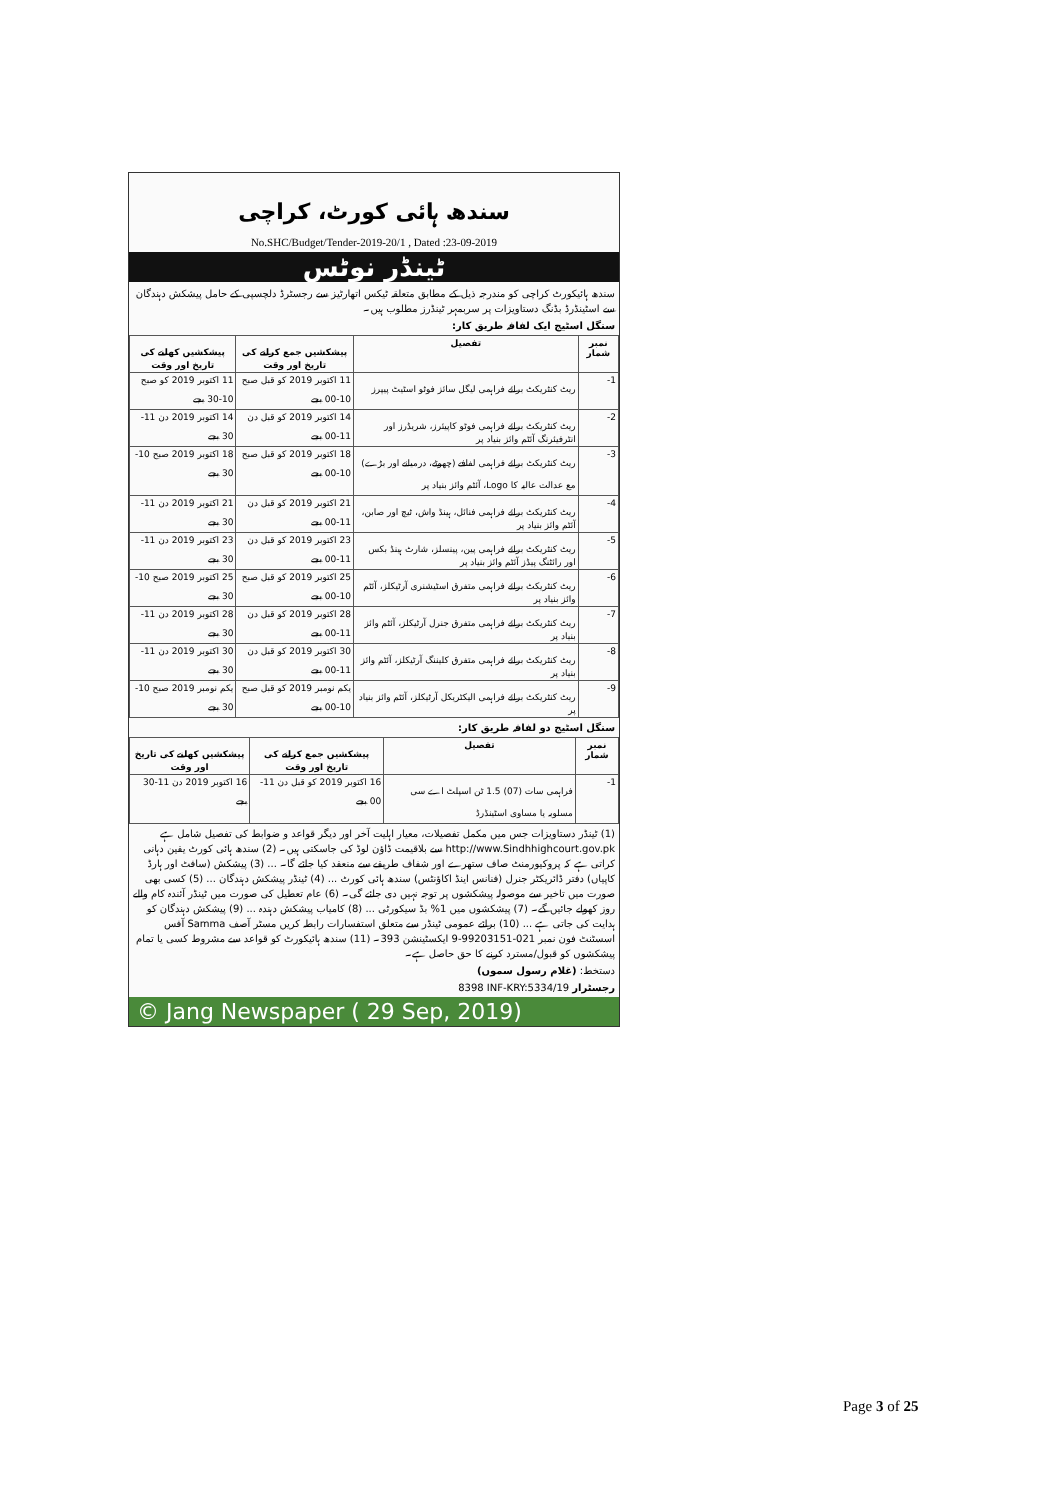سندھ ہائی کورٹ، کراچی
No.SHC/Budget/Tender-2019-20/1 , Dated :23-09-2019
ٹینڈر نوٹس
سندھ ہائیکورٹ کراچی کو مندرجہ ذیل کے مطابق متعلقہ ٹیکس اتھارٹیز سے رجسٹرڈ دلچسپی کے حامل پیشکش دہندگان سے اسٹینڈرڈ بڈنگ دستاویزات پر سربمہر ٹینڈرز مطلوب ہیں۔
سنگل اسٹیج ایک لفافہ طریق کار:
| نمبر شمار | تفصیل | پیشکشیں جمع کرانے کی تاریخ اور وقت | پیشکشیں کھلنے کی تاریخ اور وقت |
| --- | --- | --- | --- |
| 1- | ریٹ کنٹریکٹ برائے فراہمی لیگل سائز فوٹو اسٹیٹ پیپرز | 11 اکتوبر 2019 کو قبل صبح 10-00 بجے | 11 اکتوبر 2019 کو صبح 10-30 بجے |
| 2- | ریٹ کنٹریکٹ برائے فراہمی فوٹو کاپیئرز، شریڈرز اور انٹرفیئرنگ آئٹم وائز بنیاد پر | 14 اکتوبر 2019 کو قبل دن 11-00 بجے | 14 اکتوبر 2019 دن 11-30 بجے |
| 3- | ریٹ کنٹریکٹ برائے فراہمی لفافے (چھوٹے، درمیانے اور بڑے) مع عدالت عالیہ کا Logo، آئٹم وائز بنیاد پر | 18 اکتوبر 2019 کو قبل صبح 10-00 بجے | 18 اکتوبر 2019 صبح 10-30 بجے |
| 4- | ریٹ کنٹریکٹ برائے فراہمی فنائل، ہینڈ واش، ٹیچ اور صابن، آئٹم وائز بنیاد پر | 21 اکتوبر 2019 کو قبل دن 11-00 بجے | 21 اکتوبر 2019 دن 11-30 بجے |
| 5- | ریٹ کنٹریکٹ برائے فراہمی پین، پینسلز، شارٹ ہینڈ بکس اور رائٹنگ پیڈز آئٹم وائز بنیاد پر | 23 اکتوبر 2019 کو قبل دن 11-00 بجے | 23 اکتوبر 2019 دن 11-30 بجے |
| 6- | ریٹ کنٹریکٹ برائے فراہمی متفرق اسٹیشنری آرٹیکلز، آئٹم وائز بنیاد پر | 25 اکتوبر 2019 کو قبل صبح 10-00 بجے | 25 اکتوبر 2019 صبح 10-30 بجے |
| 7- | ریٹ کنٹریکٹ برائے فراہمی متفرق جنرل آرٹیکلز، آئٹم وائز بنیاد پر | 28 اکتوبر 2019 کو قبل دن 11-00 بجے | 28 اکتوبر 2019 دن 11-30 بجے |
| 8- | ریٹ کنٹریکٹ برائے فراہمی متفرق کلیننگ آرٹیکلز، آئٹم وائز بنیاد پر | 30 اکتوبر 2019 کو قبل دن 11-00 بجے | 30 اکتوبر 2019 دن 11-30 بجے |
| 9- | ریٹ کنٹریکٹ برائے فراہمی الیکٹریکل آرٹیکلز، آئٹم وائز بنیاد پر | یکم نومبر 2019 کو قبل صبح 10-00 بجے | یکم نومبر 2019 صبح 10-30 بجے |
سنگل اسٹیج دو لفافہ طریق کار:
| نمبر شمار | تفصیل | پیشکشیں جمع کرانے کی تاریخ اور وقت | پیشکشیں کھلنے کی تاریخ اور وقت |
| --- | --- | --- | --- |
| 1- | فراہمی سات (07) 1.5 ٹن اسپلٹ اے سی مسلوبہ یا مساوی اسٹینڈرڈ | 16 اکتوبر 2019 کو قبل دن 11-00 بجے | 16 اکتوبر 2019 دن 11-30 بجے |
(1) ٹینڈر دستاویزات جس میں مکمل تفصیلات، معیار اہلیت آخر اور دیگر قواعد و ضوابط کی تفصیل شامل ہے http://www.Sindhhighcourt.gov.pk سے بلاقیمت ڈاؤن لوڈ کی جاسکتی ہیں۔ (2) سندھ ہائی کورٹ یقین دہانی کراتی ہے کہ پروکیورمنٹ صاف ستھرے اور شفاف طریقے سے منعقد کیا جائے گا۔ ... (3) پیشکش (سافٹ اور ہارڈ کاپیاں) دفتر ڈائریکٹر جنرل (فنانس اینڈ اکاؤنٹس) سندھ ہائی کورٹ ... (4) ٹینڈر پیشکش دہندگان ... (5) کسی بھی صورت میں تاخیر سے موصولہ پیشکشوں پر توجہ نہیں دی جائے گی۔ (6) عام تعطیل کی صورت میں ٹینڈر آئندہ کام والے روز کھولے جائیں گے۔ (7) پیشکشوں میں 1% بڈ سیکورٹی ... (8) کامیاب پیشکش دہندہ ... (9) پیشکش دہندگان کو ہدایت کی جاتی ہے ... (10) برائے عمومی ٹینڈر سے متعلق استفسارات رابطہ کریں مسٹر آصف Samma آفس اسسٹنٹ فون نمبر 021-99203151-9 ایکسٹینشن 393۔ (11) سندھ ہائیکورٹ کو قواعد سے مشروط کسی یا تمام پیشکشوں کو قبول/مسترد کرنے کا حق حاصل ہے۔
دستخط: (غلام رسول سموں)
رجسٹرار INF-KRY:5334/19 8398
© Jang Newspaper ( 29 Sep, 2019)
Page 3 of 25